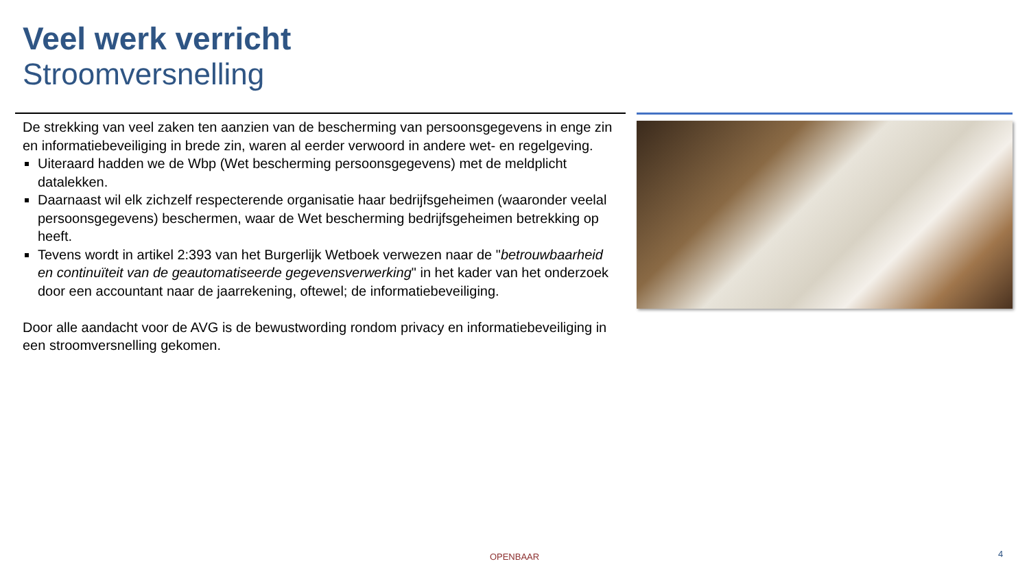Veel werk verricht
Stroomversnelling
De strekking van veel zaken ten aanzien van de bescherming van persoonsgegevens in enge zin en informatiebeveiliging in brede zin, waren al eerder verwoord in andere wet- en regelgeving.
Uiteraard hadden we de Wbp (Wet bescherming persoonsgegevens) met de meldplicht datalekken.
Daarnaast wil elk zichzelf respecterende organisatie haar bedrijfsgeheimen (waaronder veelal persoonsgegevens) beschermen, waar de Wet bescherming bedrijfsgeheimen betrekking op heeft.
Tevens wordt in artikel 2:393 van het Burgerlijk Wetboek verwezen naar de "betrouwbaarheid en continuïteit van de geautomatiseerde gegevensverwerking" in het kader van het onderzoek door een accountant naar de jaarrekening, oftewel; de informatiebeveiliging.
Door alle aandacht voor de AVG is de bewustwording rondom privacy en informatiebeveiliging in een stroomversnelling gekomen.
OPENBAAR 4